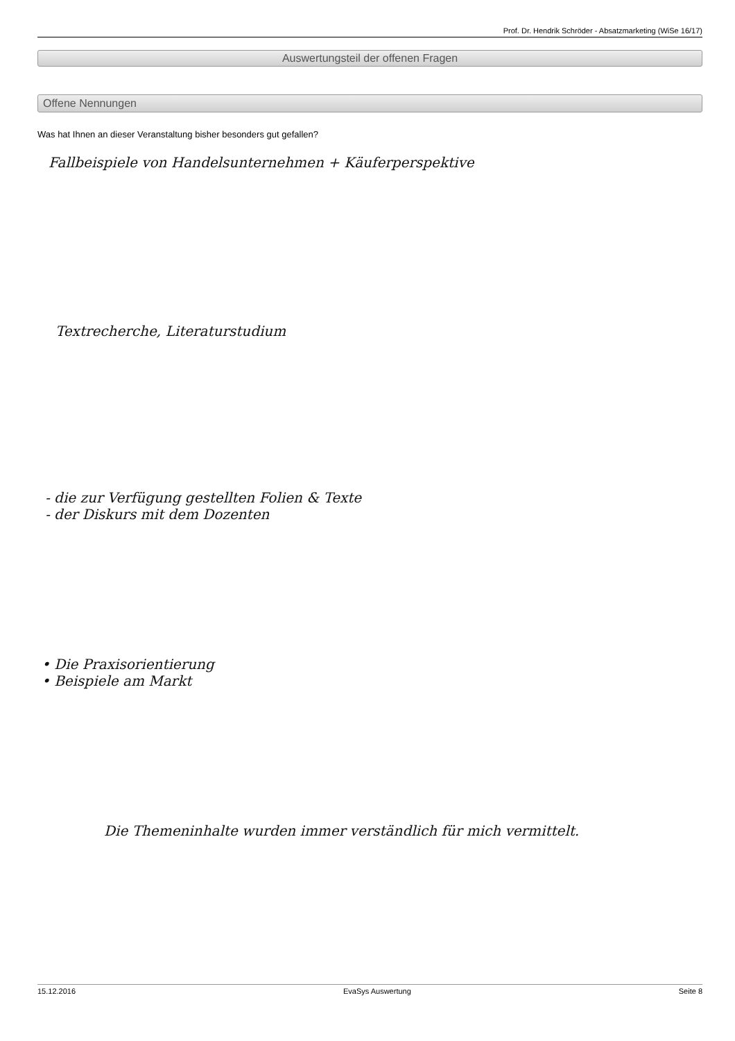Prof. Dr. Hendrik Schröder - Absatzmarketing (WiSe 16/17)
Auswertungsteil der offenen Fragen
Offene Nennungen
Was hat Ihnen an dieser Veranstaltung bisher besonders gut gefallen?
Fallbeispiele von Handelsunternehmen + Käuferperspektive
Textrecherche, Literaturstudium
- die zur Verfügung gestellten Folien & Texte
- der Diskurs mit dem Dozenten
• Die Praxisorientierung
• Beispiele am Markt
Die Themeninhalte wurden immer verständlich für mich vermittelt.
15.12.2016 EvaSys Auswertung Seite 8